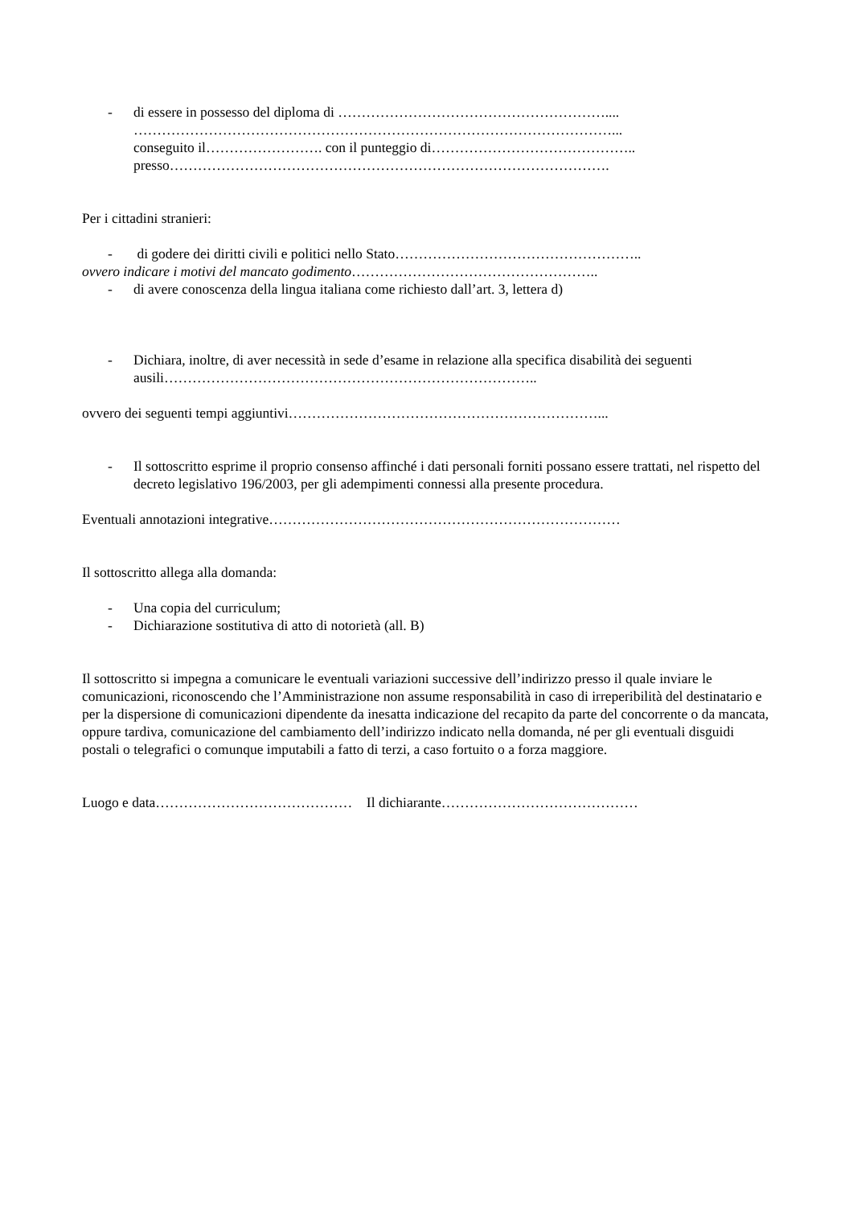- di essere in possesso del diploma di …………………………………………………....
…………………………………………………………………………………………...
conseguito il……………………. con il punteggio di……………………………………..
presso………………………………………………………………………………….
Per i cittadini stranieri:
- di godere dei diritti civili e politici nello Stato……………………………………………..
ovvero indicare i motivi del mancato godimento……………………………………………..
- di avere conoscenza della lingua italiana come richiesto dall’art. 3, lettera d)
- Dichiara, inoltre, di aver necessità in sede d’esame in relazione alla specifica disabilità dei seguenti ausili……………………………………………………………………..
ovvero dei seguenti tempi aggiuntivi…………………………………………………………...
- Il sottoscritto esprime il proprio consenso affinché i dati personali forniti possano essere trattati, nel rispetto del decreto legislativo 196/2003, per gli adempimenti connessi alla presente procedura.
Eventuali annotazioni integrative…………………………………………………………………
Il sottoscritto allega alla domanda:
- Una copia del curriculum;
- Dichiarazione sostitutiva di atto di notorietà (all. B)
Il sottoscritto si impegna a comunicare le eventuali variazioni successive dell’indirizzo presso il quale inviare le comunicazioni, riconoscendo che l’Amministrazione non assume responsabilità in caso di irreperibilità del destinatario e per la dispersione di comunicazioni dipendente da inesatta indicazione del recapito da parte del concorrente o da mancata, oppure tardiva, comunicazione del cambiamento dell’indirizzo indicato nella domanda, né per gli eventuali disguidi postali o telegrafici o comunque imputabili a fatto di terzi, a caso fortuito o a forza maggiore.
Luogo e data…………………………………… Il dichiarante……………………………………